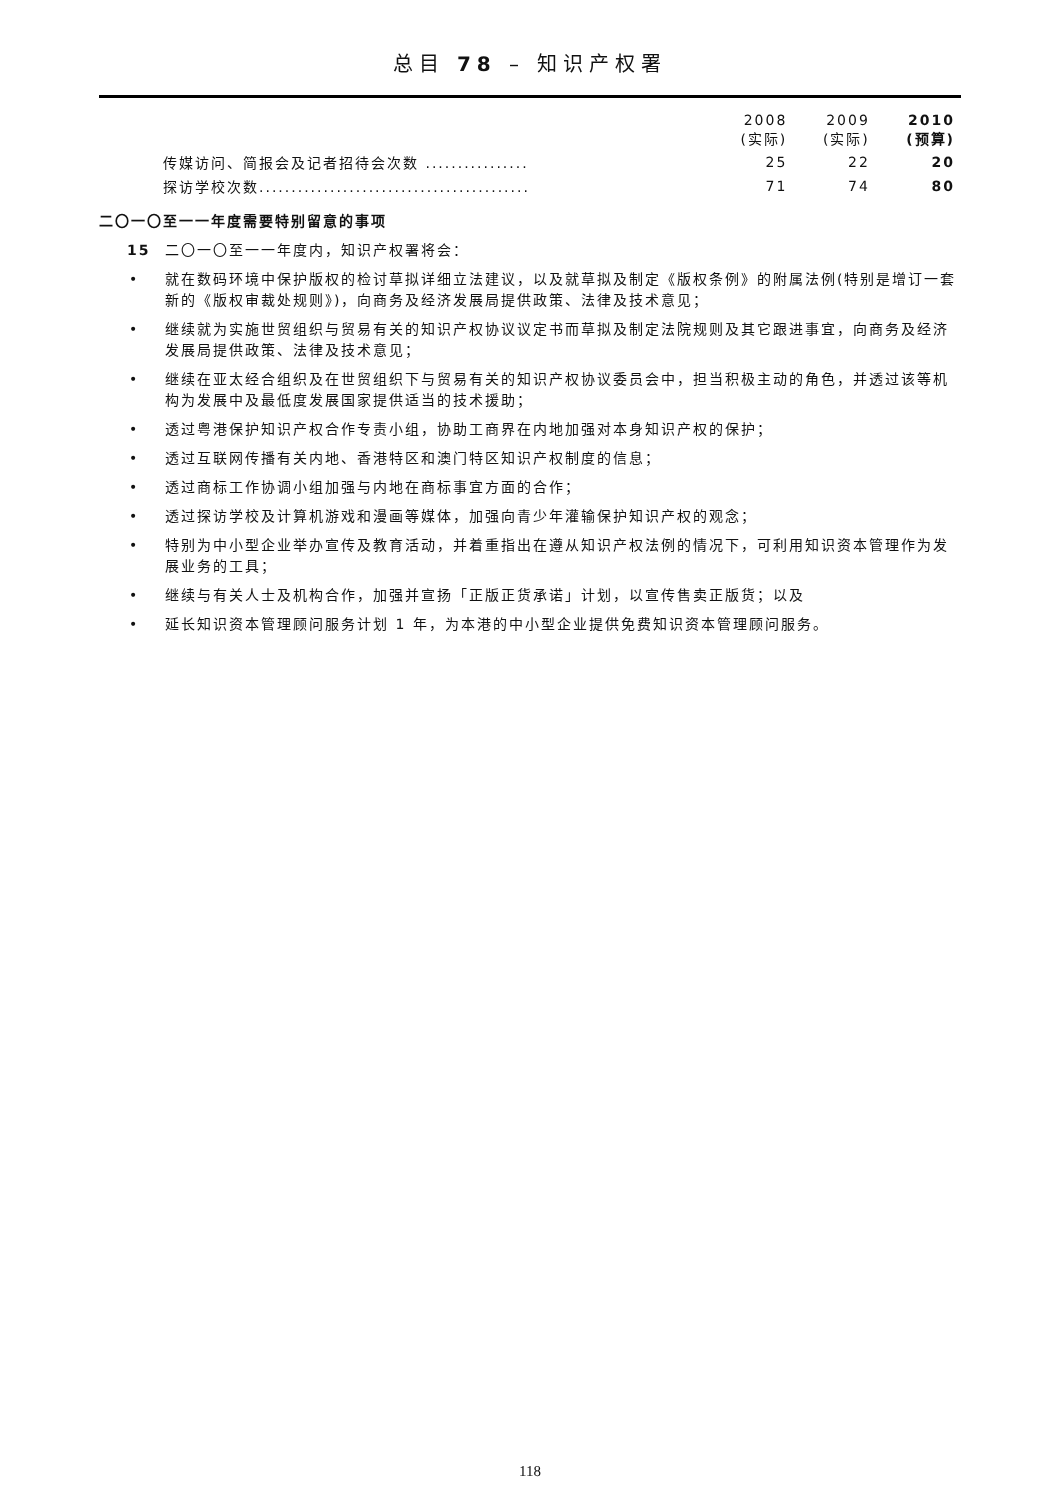总目 78 – 知识产权署
| | 2008 (实际) | 2009 (实际) | 2010 (预算) |
| --- | --- | --- | --- |
| 传媒访问、简报会及记者招待会次数 ................ | 25 | 22 | 20 |
| 探访学校次数.......................................... | 71 | 74 | 80 |
二〇一〇至一一年度需要特别留意的事项
15 二〇一〇至一一年度内，知识产权署将会：
• 就在数码环境中保护版权的检讨草拟详细立法建议，以及就草拟及制定《版权条例》的附属法例(特别是增订一套新的《版权审裁处规则》)，向商务及经济发展局提供政策、法律及技术意见；
• 继续就为实施世贸组织与贸易有关的知识产权协议议定书而草拟及制定法院规则及其它跟进事宜，向商务及经济发展局提供政策、法律及技术意见；
• 继续在亚太经合组织及在世贸组织下与贸易有关的知识产权协议委员会中，担当积极主动的角色，并透过该等机构为发展中及最低度发展国家提供适当的技术援助；
• 透过粤港保护知识产权合作专责小组，协助工商界在内地加强对本身知识产权的保护；
• 透过互联网传播有关内地、香港特区和澳门特区知识产权制度的信息；
• 透过商标工作协调小组加强与内地在商标事宜方面的合作；
• 透过探访学校及计算机游戏和漫画等媒体，加强向青少年灌输保护知识产权的观念；
• 特别为中小型企业举办宣传及教育活动，并着重指出在遵从知识产权法例的情况下，可利用知识资本管理作为发展业务的工具；
• 继续与有关人士及机构合作，加强并宣扬「正版正货承诺」计划，以宣传售卖正版货；以及
• 延长知识资本管理顾问服务计划 1 年，为本港的中小型企业提供免费知识资本管理顾问服务。
118